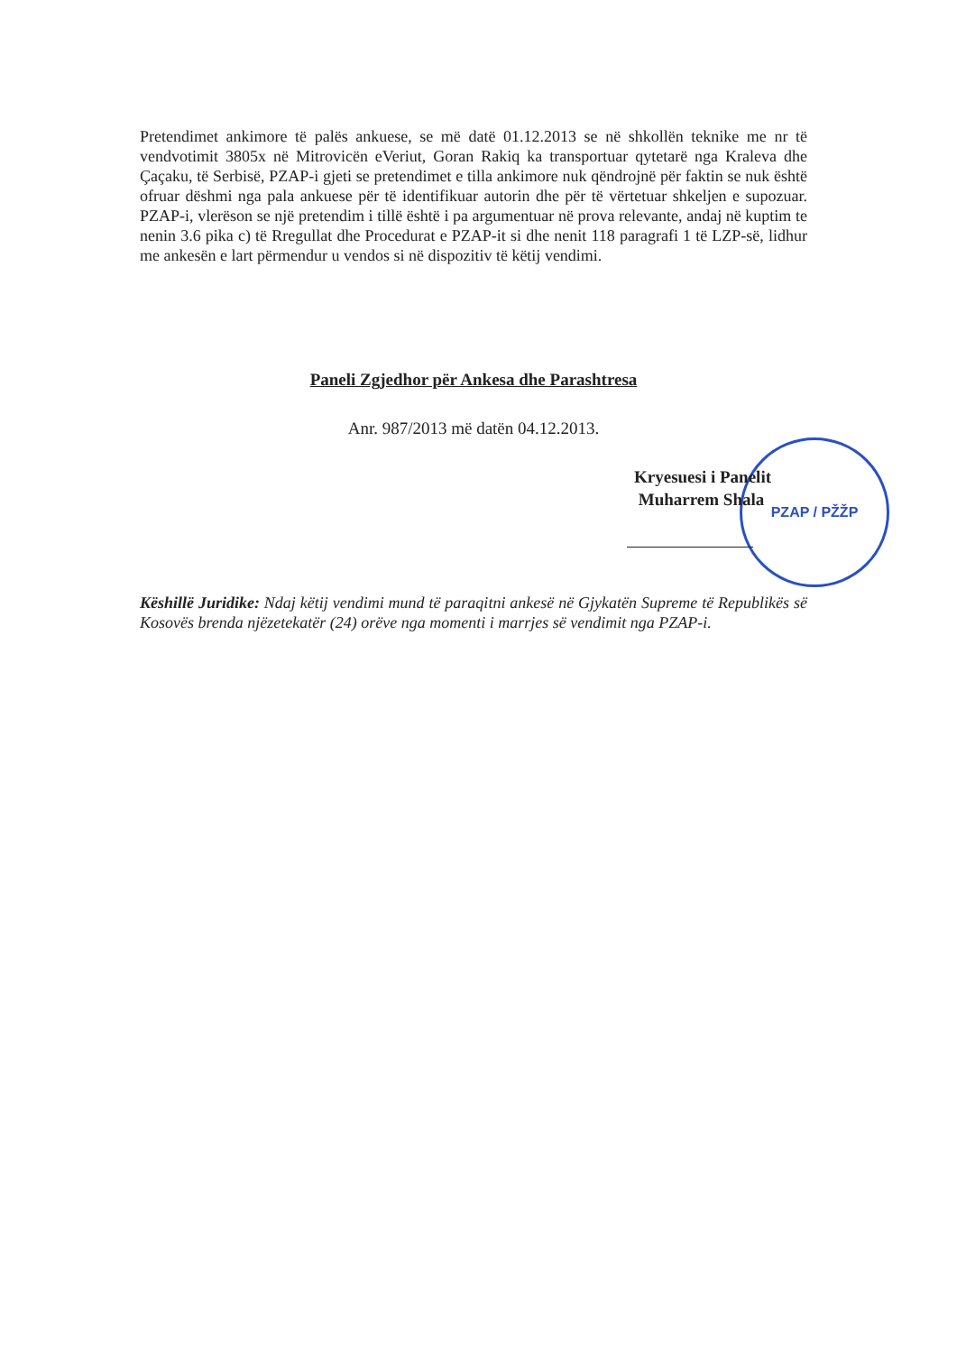PZAP / PŽŽP
Pretendimet ankimore të palës ankuese, se më datë 01.12.2013 se në shkollën teknike me nr të vendvotimit 3805x në Mitrovicën eVeriut, Goran Rakiq ka transportuar qytetarë nga Kraleva dhe Çaçaku, të Serbisë, PZAP-i gjeti se pretendimet e tilla ankimore nuk qëndrojnë për faktin se nuk është ofruar dëshmi nga pala ankuese për të identifikuar autorin dhe për të vërtetuar shkeljen e supozuar. PZAP-i, vlerëson se një pretendim i tillë është i pa argumentuar në prova relevante, andaj në kuptim te nenin 3.6 pika c) të Rregullat dhe Procedurat e PZAP-it si dhe nenit 118 paragrafi 1 të LZP-së, lidhur me ankesën e lart përmendur u vendos si në dispozitiv të këtij vendimi.
Paneli Zgjedhor për Ankesa dhe Parashtresa
Anr. 987/2013 më datën 04.12.2013.
Kryesuesi i Panelit
Muharrem Shala
Këshillë Juridike: Ndaj këtij vendimi mund të paraqitni ankesë në Gjykatën Supreme të Republikës së Kosovës brenda njëzetekatër (24) orëve nga momenti i marrjes së vendimit nga PZAP-i.